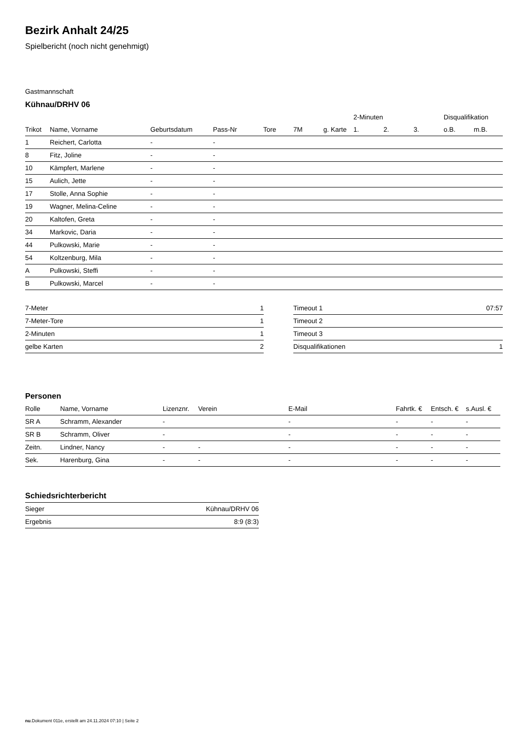Bezirk Anhalt 24/25
Spielbericht (noch nicht genehmigt)
Gastmannschaft
Kühnau/DRHV 06
| | | | | | | | 2-Minuten | | | Disqualifikation | |
| --- | --- | --- | --- | --- | --- | --- | --- | --- | --- | --- | --- |
| Trikot | Name, Vorname | Geburtsdatum | Pass-Nr | Tore | 7M | g. Karte | 1. | 2. | 3. | o.B. | m.B. |
| 1 | Reichert, Carlotta | - | - | | | | | | | | |
| 8 | Fitz, Joline | - | - | | | | | | | | |
| 10 | Kämpfert, Marlene | - | - | | | | | | | | |
| 15 | Aulich, Jette | - | - | | | | | | | | |
| 17 | Stolle, Anna Sophie | - | - | | | | | | | | |
| 19 | Wagner, Melina-Celine | - | - | | | | | | | | |
| 20 | Kaltofen, Greta | - | - | | | | | | | | |
| 34 | Markovic, Daria | - | - | | | | | | | | |
| 44 | Pulkowski, Marie | - | - | | | | | | | | |
| 54 | Koltzenburg, Mila | - | - | | | | | | | | |
| A | Pulkowski, Steffi | - | - | | | | | | | | |
| B | Pulkowski, Marcel | - | - | | | | | | | | |
| 7-Meter | 1 |
| 7-Meter-Tore | 1 |
| 2-Minuten | 1 |
| gelbe Karten | 2 |
| Timeout 1 | 07:57 |
| Timeout 2 | |
| Timeout 3 | |
| Disqualifikationen | 1 |
Personen
| Rolle | Name, Vorname | Lizenznr. | Verein | E-Mail | Fahrtk. € | Entsch. € | s.Ausl. € |
| --- | --- | --- | --- | --- | --- | --- | --- |
| SR A | Schramm, Alexander | - | | - | - | - | - |
| SR B | Schramm, Oliver | - | | - | - | - | - |
| Zeitn. | Lindner, Nancy | - | - | - | - | - | - |
| Sek. | Harenburg, Gina | - | - | - | - | - | - |
Schiedsrichterbericht
| Sieger | Kühnau/DRHV 06 |
| Ergebnis | 8:9 (8:3) |
nu.Dokument 011e, erstellt am 24.11.2024 07:10 | Seite 2